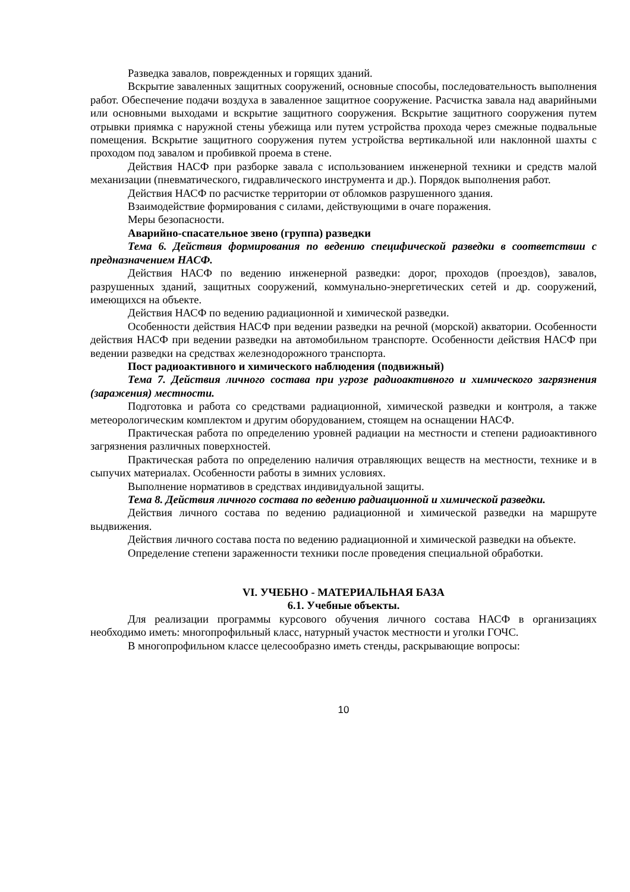Разведка завалов, поврежденных и горящих зданий.
Вскрытие заваленных защитных сооружений, основные способы, последовательность выполнения работ. Обеспечение подачи воздуха в заваленное защитное сооружение. Расчистка завала над аварийными или основными выходами и вскрытие защитного сооружения. Вскрытие защитного сооружения путем отрывки приямка с наружной стены убежища или путем устройства прохода через смежные подвальные помещения. Вскрытие защитного сооружения путем устройства вертикальной или наклонной шахты с проходом под завалом и пробивкой проема в стене.
Действия НАСФ при разборке завала с использованием инженерной техники и средств малой механизации (пневматического, гидравлического инструмента и др.). Порядок выполнения работ.
Действия НАСФ по расчистке территории от обломков разрушенного здания.
Взаимодействие формирования с силами, действующими в очаге поражения.
Меры безопасности.
Аварийно-спасательное звено (группа) разведки
Тема 6. Действия формирования по ведению специфической разведки в соответствии с предназначением НАСФ.
Действия НАСФ по ведению инженерной разведки: дорог, проходов (проездов), завалов, разрушенных зданий, защитных сооружений, коммунально-энергетических сетей и др. сооружений, имеющихся на объекте.
Действия НАСФ по ведению радиационной и химической разведки.
Особенности действия НАСФ при ведении разведки на речной (морской) акватории. Особенности действия НАСФ при ведении разведки на автомобильном транспорте. Особенности действия НАСФ при ведении разведки на средствах железнодорожного транспорта.
Пост радиоактивного и химического наблюдения (подвижный)
Тема 7. Действия личного состава при угрозе радиоактивного и химического загрязнения (заражения) местности.
Подготовка и работа со средствами радиационной, химической разведки и контроля, а также метеорологическим комплектом и другим оборудованием, стоящем на оснащении НАСФ.
Практическая работа по определению уровней радиации на местности и степени радиоактивного загрязнения различных поверхностей.
Практическая работа по определению наличия отравляющих веществ на местности, технике и в сыпучих материалах. Особенности работы в зимних условиях.
Выполнение нормативов в средствах индивидуальной защиты.
Тема 8. Действия личного состава по ведению радиационной и химической разведки.
Действия личного состава по ведению радиационной и химической разведки на маршруте выдвижения.
Действия личного состава поста по ведению радиационной и химической разведки на объекте.
Определение степени зараженности техники после проведения специальной обработки.
VI. УЧЕБНО - МАТЕРИАЛЬНАЯ БАЗА
6.1. Учебные объекты.
Для реализации программы курсового обучения личного состава НАСФ в организациях необходимо иметь: многопрофильный класс, натурный участок местности и уголки ГОЧС.
В многопрофильном классе целесообразно иметь стенды, раскрывающие вопросы:
10